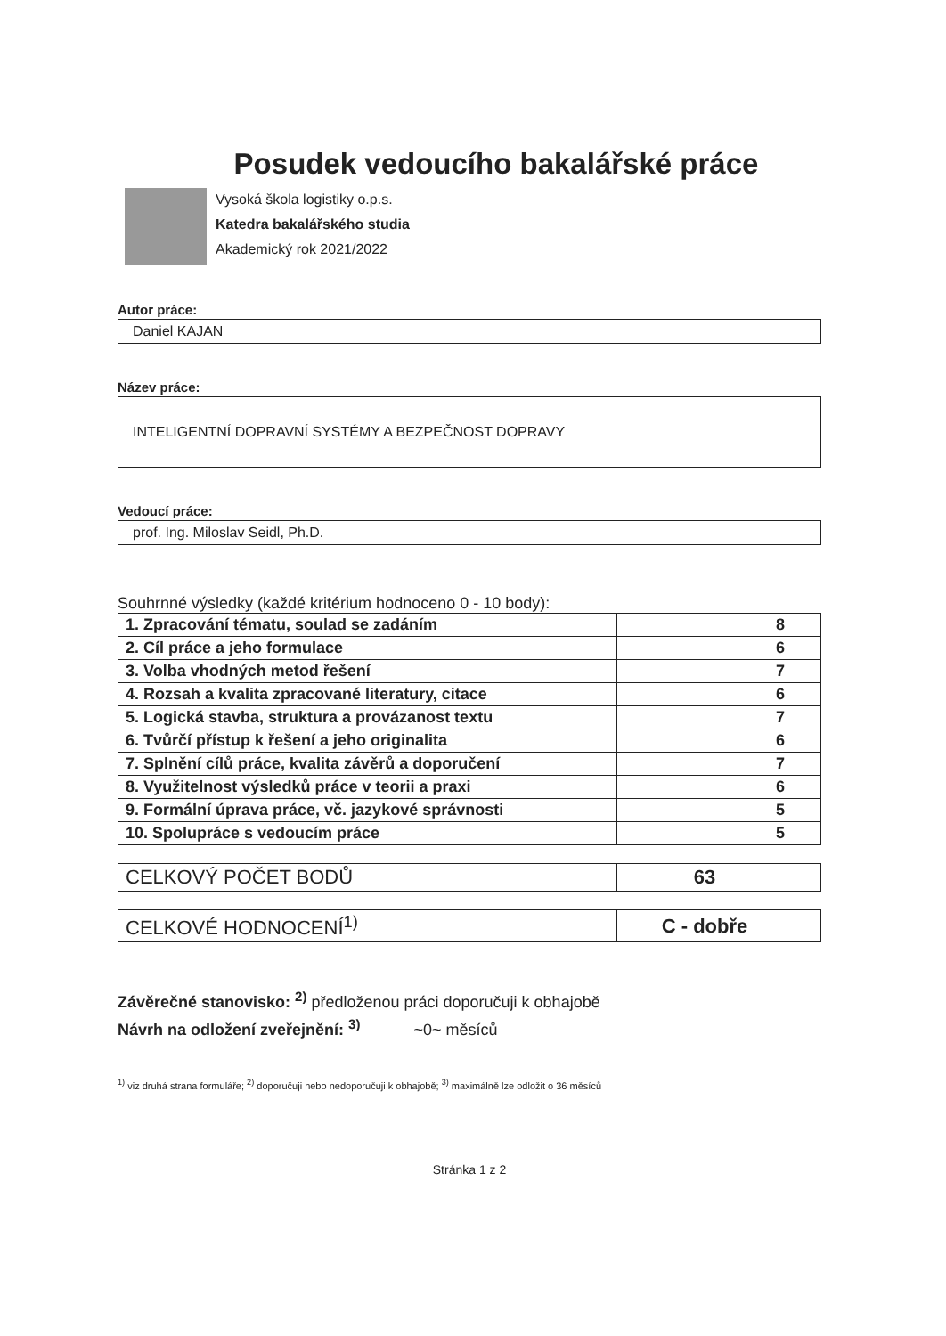Posudek vedoucího bakalářské práce
Vysoká škola logistiky o.p.s.
Katedra bakalářského studia
Akademický rok 2021/2022
Autor práce:
Daniel KAJAN
Název práce:
INTELIGENTNÍ DOPRAVNÍ SYSTÉMY A BEZPEČNOST DOPRAVY
Vedoucí práce:
prof. Ing. Miloslav Seidl, Ph.D.
Souhrnné výsledky (každé kritérium hodnoceno 0 - 10 body):
| 1. Zpracování tématu, soulad se zadáním | 8 |
| 2. Cíl práce a jeho formulace | 6 |
| 3. Volba vhodných metod řešení | 7 |
| 4. Rozsah a kvalita zpracované literatury, citace | 6 |
| 5. Logická stavba, struktura a provázanost textu | 7 |
| 6. Tvůrčí přístup k řešení a jeho originalita | 6 |
| 7. Splnění cílů práce, kvalita závěrů a doporučení | 7 |
| 8. Využitelnost výsledků práce v teorii a praxi | 6 |
| 9. Formální úprava práce, vč. jazykové správnosti | 5 |
| 10. Spolupráce s vedoucím práce | 5 |
| CELKOVÝ POČET BODŮ | 63 |
| CELKOVÉ HODNOCENÍ<sup>1)</sup> | C - dobře |
Závěrečné stanovisko: <sup>2)</sup> předloženou práci doporučuji k obhajobě
Návrh na odložení zveřejnění: <sup>3)</sup> ~0~ měsíců
<sup>1)</sup> viz druhá strana formuláře; <sup>2)</sup> doporučuji nebo nedoporučuji k obhajobě; <sup>3)</sup> maximálně lze odložit o 36 měsíců
Stránka 1 z 2